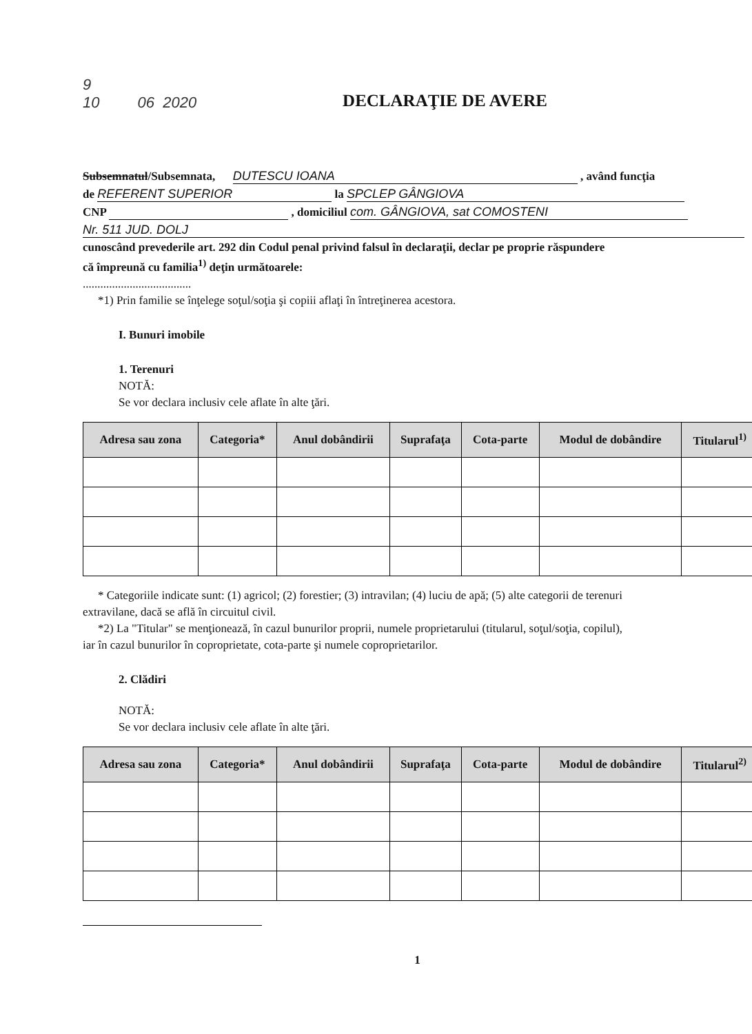9
10 06 2020
DECLARAŢIE DE AVERE
Subsemnatul/Subsemnata, DUTESCU IOANA , având funcţia
de REFERENT SUPERIOR la SPCLEP GÂNGIOVA
CNP , domiciliul com. GÂNGIOVA, sat COMOSTENI
Nr. 511 JUD. DOLJ
cunoscând prevederile art. 292 din Codul penal privind falsul în declaraţii, declar pe proprie răspundere
că împreună cu familia<sup>1)</sup> deţin următoarele:
.....................................
*1) Prin familie se înţelege soţul/soţia şi copiii aflaţi în întreţinerea acestora.
I. Bunuri imobile
1. Terenuri
NOTĂ:
Se vor declara inclusiv cele aflate în alte ţări.
| Adresa sau zona | Categoria* | Anul dobândirii | Suprafaţa | Cota-parte | Modul de dobândire | Titularul<sup>1)</sup> |
| --- | --- | --- | --- | --- | --- | --- |
* Categoriile indicate sunt: (1) agricol; (2) forestier; (3) intravilan; (4) luciu de apă; (5) alte categorii de terenuri
extravilane, dacă se află în circuitul civil.
*2) La "Titular" se menţionează, în cazul bunurilor proprii, numele proprietarului (titularul, soţul/soţia, copilul),
iar în cazul bunurilor în coproprietate, cota-parte şi numele coproprietarilor.
2. Clădiri
NOTĂ:
Se vor declara inclusiv cele aflate în alte ţări.
| Adresa sau zona | Categoria* | Anul dobândirii | Suprafaţa | Cota-parte | Modul de dobândire | Titularul<sup>2)</sup> |
| --- | --- | --- | --- | --- | --- | --- |
1